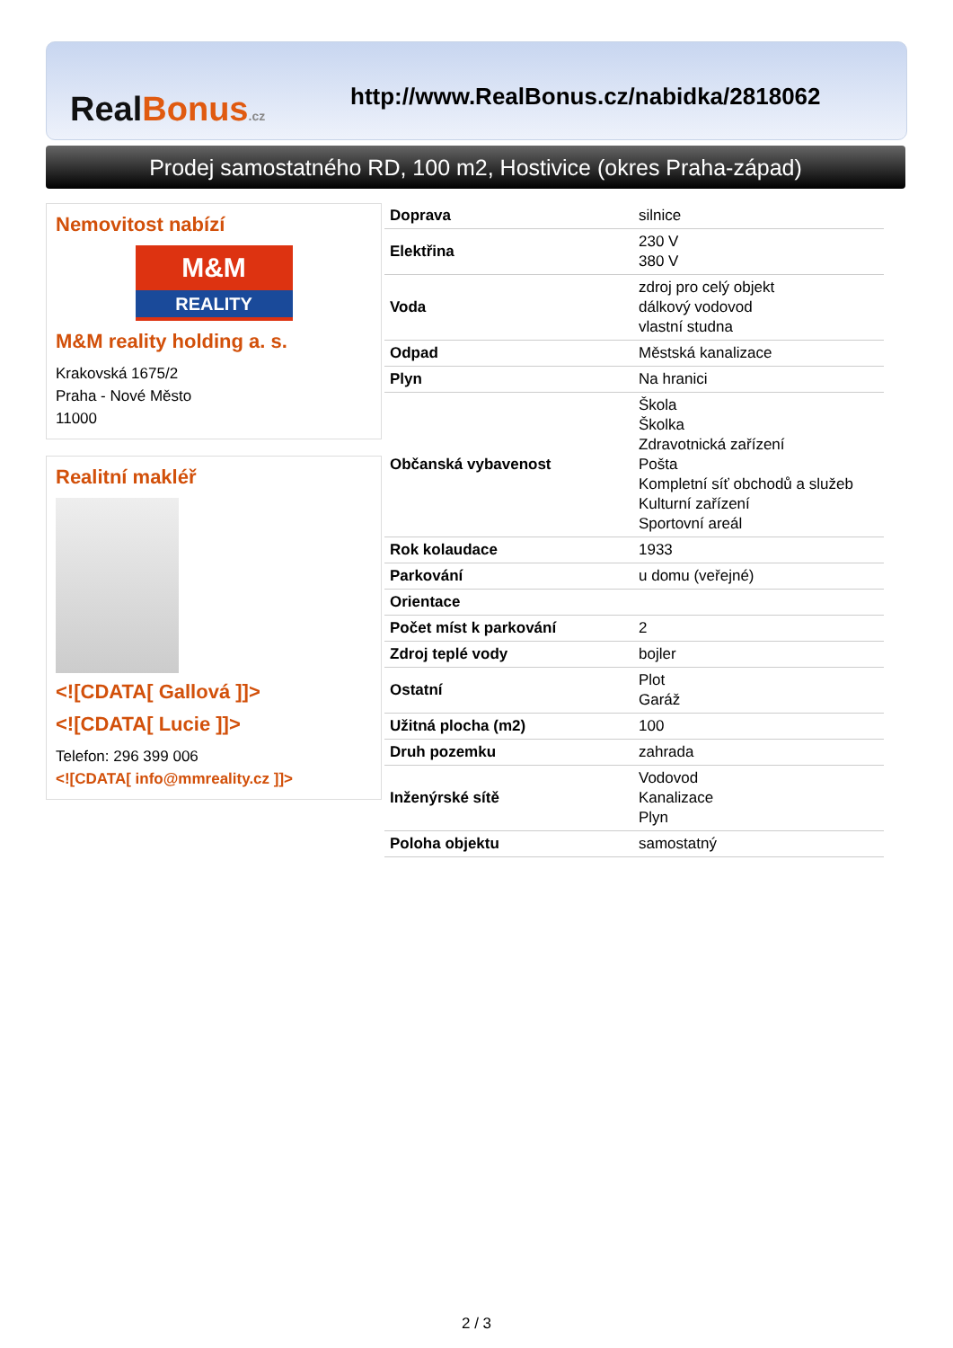RealBonus.cz
http://www.RealBonus.cz/nabidka/2818062
Prodej samostatného RD, 100 m2, Hostivice (okres Praha-západ)
Nemovitost nabízí
M&M
REALITY
M&M reality holding a. s.
Krakovská 1675/2
Praha - Nové Město
11000
Realitní makléř
<![CDATA[ Gallová ]]>
<![CDATA[ Lucie ]]>
Telefon: 296 399 006
<![CDATA[ info@mmreality.cz ]]>
| Doprava | silnice |
| Elektřina | 230 V 380 V |
| Voda | zdroj pro celý objekt dálkový vodovod vlastní studna |
| Odpad | Městská kanalizace |
| Plyn | Na hranici |
| Občanská vybavenost | Škola Školka Zdravotnická zařízení Pošta Kompletní síť obchodů a služeb Kulturní zařízení Sportovní areál |
| Rok kolaudace | 1933 |
| Parkování | u domu (veřejné) |
| Orientace | |
| Počet míst k parkování | 2 |
| Zdroj teplé vody | bojler |
| Ostatní | Plot Garáž |
| Užitná plocha (m2) | 100 |
| Druh pozemku | zahrada |
| Inženýrské sítě | Vodovod Kanalizace Plyn |
| Poloha objektu | samostatný |
2 / 3